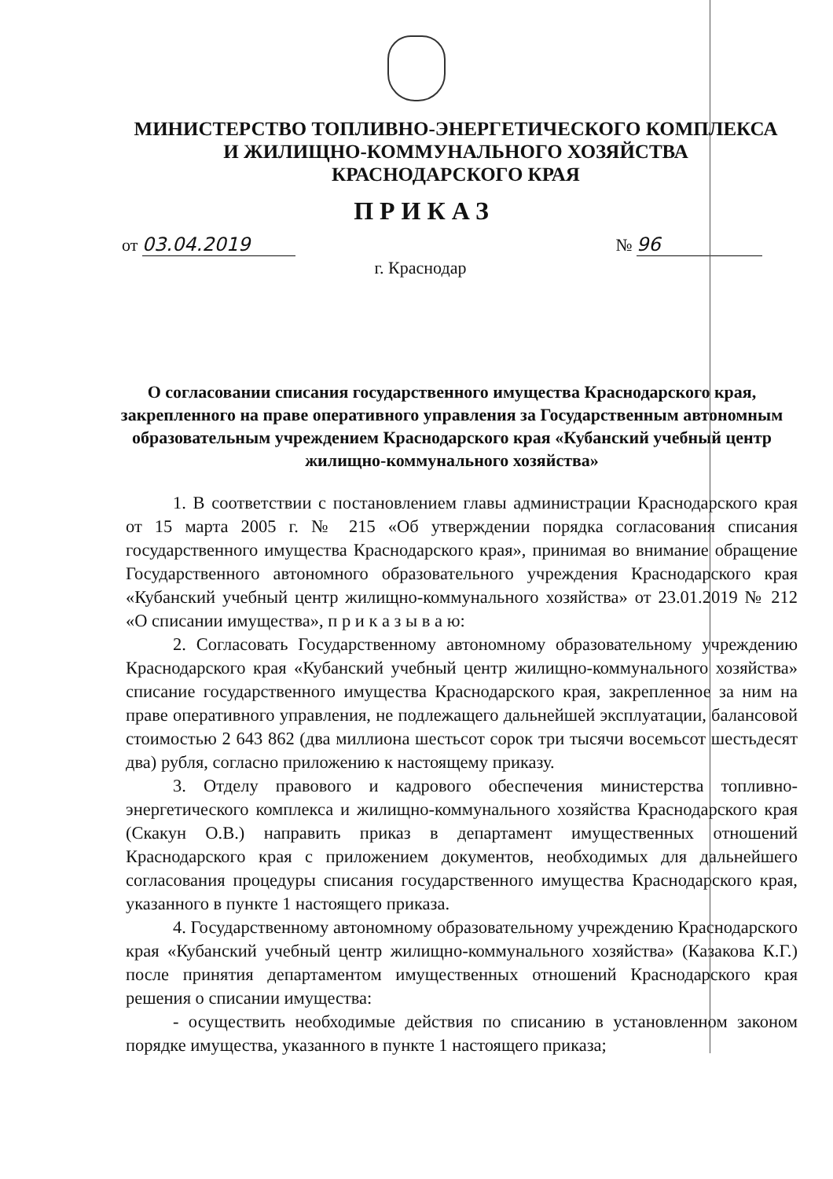МИНИСТЕРСТВО ТОПЛИВНО-ЭНЕРГЕТИЧЕСКОГО КОМПЛЕКСА
И ЖИЛИЩНО-КОММУНАЛЬНОГО ХОЗЯЙСТВА
КРАСНОДАРСКОГО КРАЯ
ПРИКАЗ
от 03.04.2019 № 96
г. Краснодар
О согласовании списания государственного имущества Краснодарского края, закрепленного на праве оперативного управления за Государственным автономным образовательным учреждением Краснодарского края «Кубанский учебный центр жилищно-коммунального хозяйства»
1. В соответствии с постановлением главы администрации Краснодарского края от 15 марта 2005 г. № 215 «Об утверждении порядка согласования списания государственного имущества Краснодарского края», принимая во внимание обращение Государственного автономного образовательного учреждения Краснодарского края «Кубанский учебный центр жилищно-коммунального хозяйства» от 23.01.2019 № 212 «О списании имущества», п р и к а з ы в а ю:
2. Согласовать Государственному автономному образовательному учреждению Краснодарского края «Кубанский учебный центр жилищно-коммунального хозяйства» списание государственного имущества Краснодарского края, закрепленное за ним на праве оперативного управления, не подлежащего дальнейшей эксплуатации, балансовой стоимостью 2 643 862 (два миллиона шестьсот сорок три тысячи восемьсот шестьдесят два) рубля, согласно приложению к настоящему приказу.
3. Отделу правового и кадрового обеспечения министерства топливно-энергетического комплекса и жилищно-коммунального хозяйства Краснодарского края (Скакун О.В.) направить приказ в департамент имущественных отношений Краснодарского края с приложением документов, необходимых для дальнейшего согласования процедуры списания государственного имущества Краснодарского края, указанного в пункте 1 настоящего приказа.
4. Государственному автономному образовательному учреждению Краснодарского края «Кубанский учебный центр жилищно-коммунального хозяйства» (Казакова К.Г.) после принятия департаментом имущественных отношений Краснодарского края решения о списании имущества:
- осуществить необходимые действия по списанию в установленном законом порядке имущества, указанного в пункте 1 настоящего приказа;